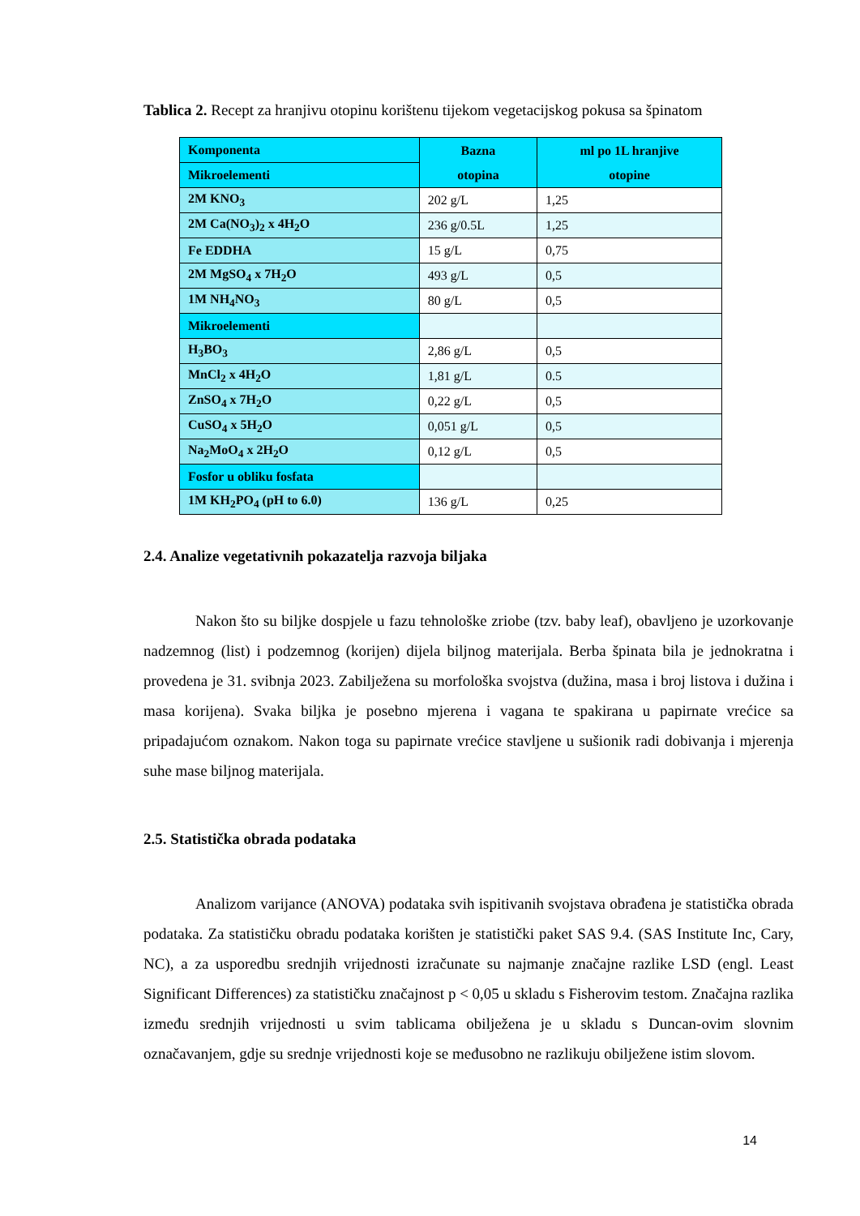Tablica 2. Recept za hranjivu otopinu korištenu tijekom vegetacijskog pokusa sa špinatom
| Komponenta | Bazna otopina | ml po 1L hranjive otopine |
| Mikroelementi | | |
| 2M KNO<sub>3</sub> | 202 g/L | 1,25 |
| 2M Ca(NO<sub>3</sub>)<sub>2</sub> x 4H<sub>2</sub>O | 236 g/0.5L | 1,25 |
| Fe EDDHA | 15 g/L | 0,75 |
| 2M MgSO<sub>4</sub> x 7H<sub>2</sub>O | 493 g/L | 0,5 |
| 1M NH<sub>4</sub>NO<sub>3</sub> | 80 g/L | 0,5 |
| Mikroelementi | | |
| H<sub>3</sub>BO<sub>3</sub> | 2,86 g/L | 0,5 |
| MnCl<sub>2</sub> x 4H<sub>2</sub>O | 1,81 g/L | 0.5 |
| ZnSO<sub>4</sub> x 7H<sub>2</sub>O | 0,22 g/L | 0,5 |
| CuSO<sub>4</sub> x 5H<sub>2</sub>O | 0,051 g/L | 0,5 |
| Na<sub>2</sub>MoO<sub>4</sub> x 2H<sub>2</sub>O | 0,12 g/L | 0,5 |
| Fosfor u obliku fosfata | | |
| 1M KH<sub>2</sub>PO<sub>4</sub> (pH to 6.0) | 136 g/L | 0,25 |
2.4. Analize vegetativnih pokazatelja razvoja biljaka
Nakon što su biljke dospjele u fazu tehnološke zriobe (tzv. baby leaf), obavljeno je uzorkovanje nadzemnog (list) i podzemnog (korijen) dijela biljnog materijala. Berba špinata bila je jednokratna i provedena je 31. svibnja 2023. Zabilježena su morfološka svojstva (dužina, masa i broj listova i dužina i masa korijena). Svaka biljka je posebno mjerena i vagana te spakirana u papirnate vrećice sa pripadajućom oznakom. Nakon toga su papirnate vrećice stavljene u sušionik radi dobivanja i mjerenja suhe mase biljnog materijala.
2.5. Statistička obrada podataka
Analizom varijance (ANOVA) podataka svih ispitivanih svojstava obrađena je statistička obrada podataka. Za statističku obradu podataka korišten je statistički paket SAS 9.4. (SAS Institute Inc, Cary, NC), a za usporedbu srednjih vrijednosti izračunate su najmanje značajne razlike LSD (engl. Least Significant Differences) za statističku značajnost p < 0,05 u skladu s Fisherovim testom. Značajna razlika između srednjih vrijednosti u svim tablicama obilježena je u skladu s Duncan-ovim slovnim označavanjem, gdje su srednje vrijednosti koje se međusobno ne razlikuju obilježene istim slovom.
14